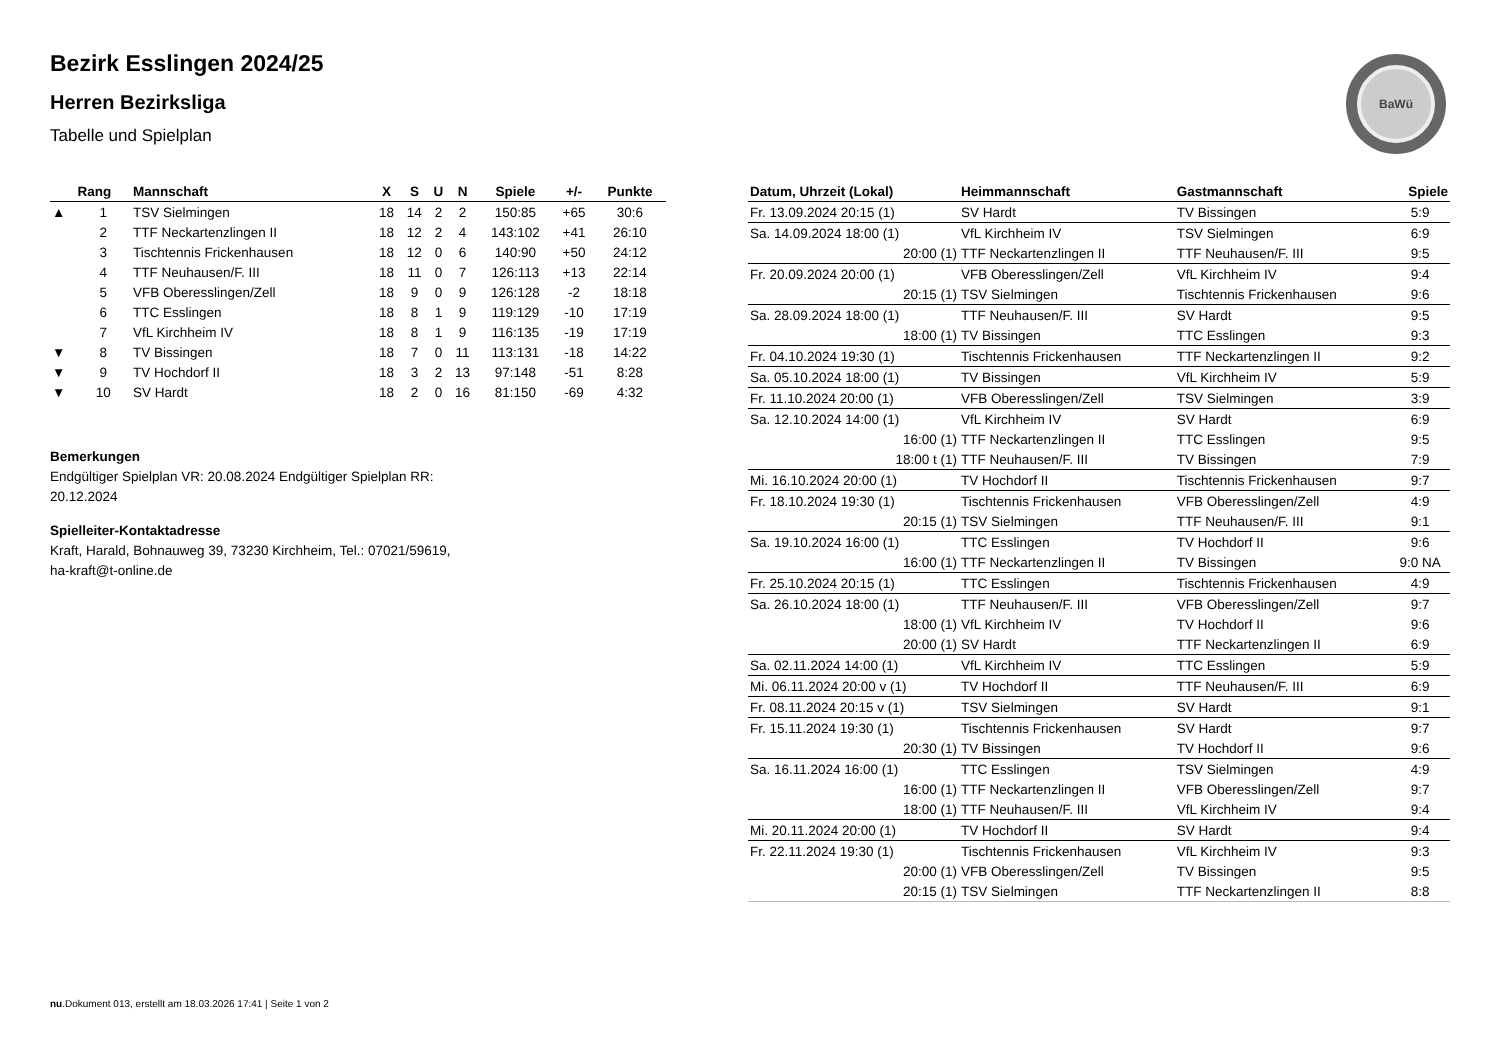BaWü
Bezirk Esslingen 2024/25
Herren Bezirksliga
Tabelle und Spielplan
| | Rang | Mannschaft | X | S | U | N | Spiele | +/- | Punkte |
| --- | --- | --- | --- | --- | --- | --- | --- | --- | --- |
| ▲ | 1 | TSV Sielmingen | 18 | 14 | 2 | 2 | 150:85 | +65 | 30:6 |
| | 2 | TTF Neckartenzlingen II | 18 | 12 | 2 | 4 | 143:102 | +41 | 26:10 |
| | 3 | Tischtennis Frickenhausen | 18 | 12 | 0 | 6 | 140:90 | +50 | 24:12 |
| | 4 | TTF Neuhausen/F. III | 18 | 11 | 0 | 7 | 126:113 | +13 | 22:14 |
| | 5 | VFB Oberesslingen/Zell | 18 | 9 | 0 | 9 | 126:128 | -2 | 18:18 |
| | 6 | TTC Esslingen | 18 | 8 | 1 | 9 | 119:129 | -10 | 17:19 |
| | 7 | VfL Kirchheim IV | 18 | 8 | 1 | 9 | 116:135 | -19 | 17:19 |
| ▼ | 8 | TV Bissingen | 18 | 7 | 0 | 11 | 113:131 | -18 | 14:22 |
| ▼ | 9 | TV Hochdorf II | 18 | 3 | 2 | 13 | 97:148 | -51 | 8:28 |
| ▼ | 10 | SV Hardt | 18 | 2 | 0 | 16 | 81:150 | -69 | 4:32 |
Bemerkungen
Endgültiger Spielplan VR: 20.08.2024 Endgültiger Spielplan RR:
20.12.2024
Spielleiter-Kontaktadresse
Kraft, Harald, Bohnauweg 39, 73230 Kirchheim, Tel.: 07021/59619,
ha-kraft@t-online.de
| Datum, Uhrzeit (Lokal) | Heimmannschaft | Gastmannschaft | Spiele |
| --- | --- | --- | --- |
| Fr. 13.09.2024 20:15 (1) | SV Hardt | TV Bissingen | 5:9 |
| Sa. 14.09.2024 18:00 (1) | VfL Kirchheim IV | TSV Sielmingen | 6:9 |
| 20:00 (1) | TTF Neckartenzlingen II | TTF Neuhausen/F. III | 9:5 |
| Fr. 20.09.2024 20:00 (1) | VFB Oberesslingen/Zell | VfL Kirchheim IV | 9:4 |
| 20:15 (1) | TSV Sielmingen | Tischtennis Frickenhausen | 9:6 |
| Sa. 28.09.2024 18:00 (1) | TTF Neuhausen/F. III | SV Hardt | 9:5 |
| 18:00 (1) | TV Bissingen | TTC Esslingen | 9:3 |
| Fr. 04.10.2024 19:30 (1) | Tischtennis Frickenhausen | TTF Neckartenzlingen II | 9:2 |
| Sa. 05.10.2024 18:00 (1) | TV Bissingen | VfL Kirchheim IV | 5:9 |
| Fr. 11.10.2024 20:00 (1) | VFB Oberesslingen/Zell | TSV Sielmingen | 3:9 |
| Sa. 12.10.2024 14:00 (1) | VfL Kirchheim IV | SV Hardt | 6:9 |
| 16:00 (1) | TTF Neckartenzlingen II | TTC Esslingen | 9:5 |
| 18:00 t (1) | TTF Neuhausen/F. III | TV Bissingen | 7:9 |
| Mi. 16.10.2024 20:00 (1) | TV Hochdorf II | Tischtennis Frickenhausen | 9:7 |
| Fr. 18.10.2024 19:30 (1) | Tischtennis Frickenhausen | VFB Oberesslingen/Zell | 4:9 |
| 20:15 (1) | TSV Sielmingen | TTF Neuhausen/F. III | 9:1 |
| Sa. 19.10.2024 16:00 (1) | TTC Esslingen | TV Hochdorf II | 9:6 |
| 16:00 (1) | TTF Neckartenzlingen II | TV Bissingen | 9:0 NA |
| Fr. 25.10.2024 20:15 (1) | TTC Esslingen | Tischtennis Frickenhausen | 4:9 |
| Sa. 26.10.2024 18:00 (1) | TTF Neuhausen/F. III | VFB Oberesslingen/Zell | 9:7 |
| 18:00 (1) | VfL Kirchheim IV | TV Hochdorf II | 9:6 |
| 20:00 (1) | SV Hardt | TTF Neckartenzlingen II | 6:9 |
| Sa. 02.11.2024 14:00 (1) | VfL Kirchheim IV | TTC Esslingen | 5:9 |
| Mi. 06.11.2024 20:00 v (1) | TV Hochdorf II | TTF Neuhausen/F. III | 6:9 |
| Fr. 08.11.2024 20:15 v (1) | TSV Sielmingen | SV Hardt | 9:1 |
| Fr. 15.11.2024 19:30 (1) | Tischtennis Frickenhausen | SV Hardt | 9:7 |
| 20:30 (1) | TV Bissingen | TV Hochdorf II | 9:6 |
| Sa. 16.11.2024 16:00 (1) | TTC Esslingen | TSV Sielmingen | 4:9 |
| 16:00 (1) | TTF Neckartenzlingen II | VFB Oberesslingen/Zell | 9:7 |
| 18:00 (1) | TTF Neuhausen/F. III | VfL Kirchheim IV | 9:4 |
| Mi. 20.11.2024 20:00 (1) | TV Hochdorf II | SV Hardt | 9:4 |
| Fr. 22.11.2024 19:30 (1) | Tischtennis Frickenhausen | VfL Kirchheim IV | 9:3 |
| 20:00 (1) | VFB Oberesslingen/Zell | TV Bissingen | 9:5 |
| 20:15 (1) | TSV Sielmingen | TTF Neckartenzlingen II | 8:8 |
nu.Dokument 013, erstellt am 18.03.2026 17:41 | Seite 1 von 2